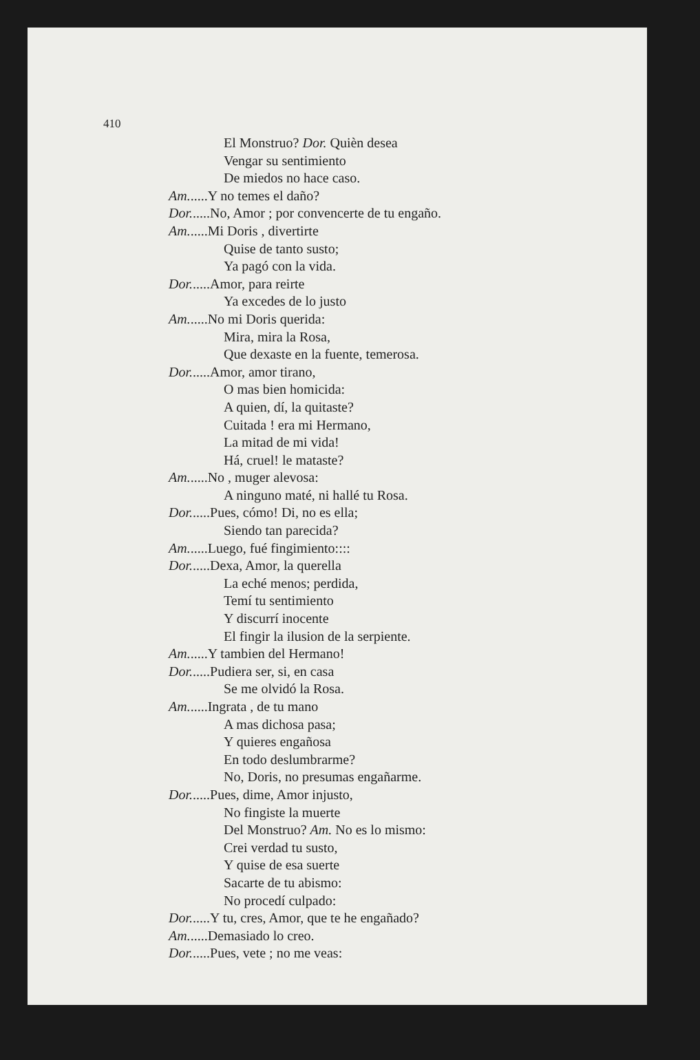410
El Monstruo? Dor. Quièn desea
Vengar su sentimiento
De miedos no hace caso.
Am......Y no temes el daño?
Dor......No, Amor ; por convencerte de tu engaño.
Am......Mi Doris , divertirte
Quise de tanto susto;
Ya pagó con la vida.
Dor......Amor, para reirte
Ya excedes de lo justo
Am......No mi Doris querida:
Mira, mira la Rosa,
Que dexaste en la fuente, temerosa.
Dor......Amor, amor tirano,
O mas bien homicida:
A quien, dí, la quitaste?
Cuitada ! era mi Hermano,
La mitad de mi vida!
Há, cruel! le mataste?
Am......No , muger alevosa:
A ninguno maté, ni hallé tu Rosa.
Dor......Pues, cómo! Di, no es ella;
Siendo tan parecida?
Am......Luego, fué fingimiento::::
Dor......Dexa, Amor, la querella
La eché menos; perdida,
Temí tu sentimiento
Y discurrí inocente
El fingir la ilusion de la serpiente.
Am......Y tambien del Hermano!
Dor......Pudiera ser, si, en casa
Se me olvidó la Rosa.
Am......Ingrata , de tu mano
A mas dichosa pasa;
Y quieres engañosa
En todo deslumbrarme?
No, Doris, no presumas engañarme.
Dor......Pues, dime, Amor injusto,
No fingiste la muerte
Del Monstruo? Am. No es lo mismo:
Crei verdad tu susto,
Y quise de esa suerte
Sacarte de tu abismo:
No procedí culpado:
Dor......Y tu, cres, Amor, que te he engañado?
Am......Demasiado lo creo.
Dor......Pues, vete ; no me veas: